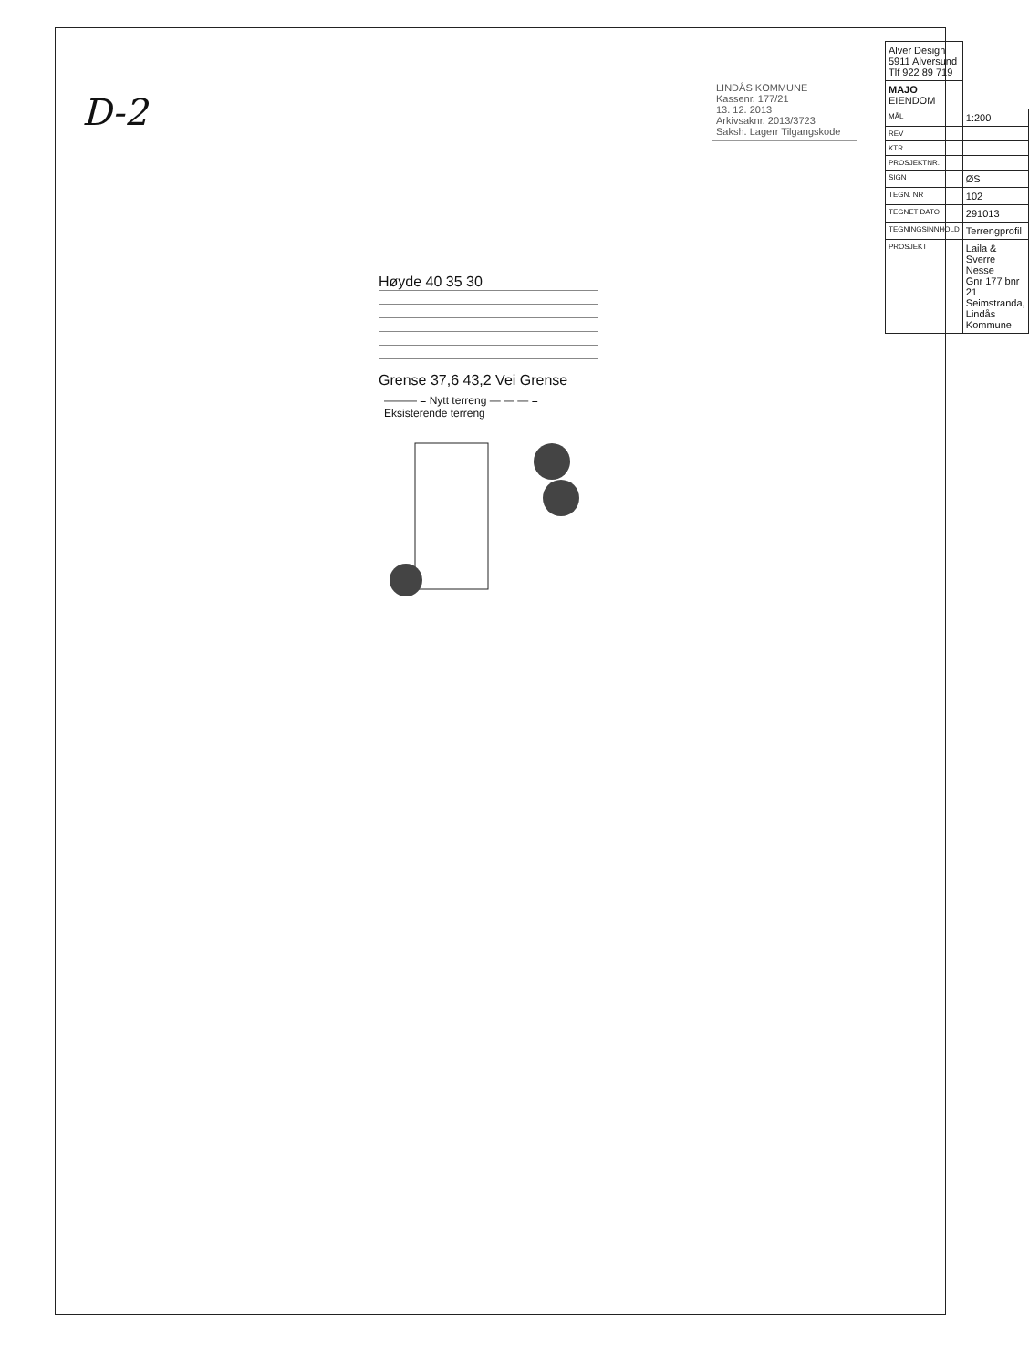D-2
LINDÅS KOMMUNE
Kassenr. 177/21
13. 12. 2013
Arkivsaknr. 2013/3723
Saksh. Lagerr Tilgangskode
Høyde 40 35 30
Grense 37,6 43,2 Vei Grense
——— = Nytt terreng — — — = Eksisterende terreng
| Alver Design 5911 Alversund Tlf 922 89 719 | |
| MAJO EIENDOM | |
| MÅL | 1:200 |
| REV | |
| KTR | |
| PROSJEKTNR. | |
| SIGN | ØS |
| TEGN. NR | 102 |
| TEGNET DATO | 291013 |
| TEGNINGSINNHOLD | Terrengprofil |
| PROSJEKT | Laila & Sverre Nesse Gnr 177 bnr 21 Seimstranda, Lindås Kommune |